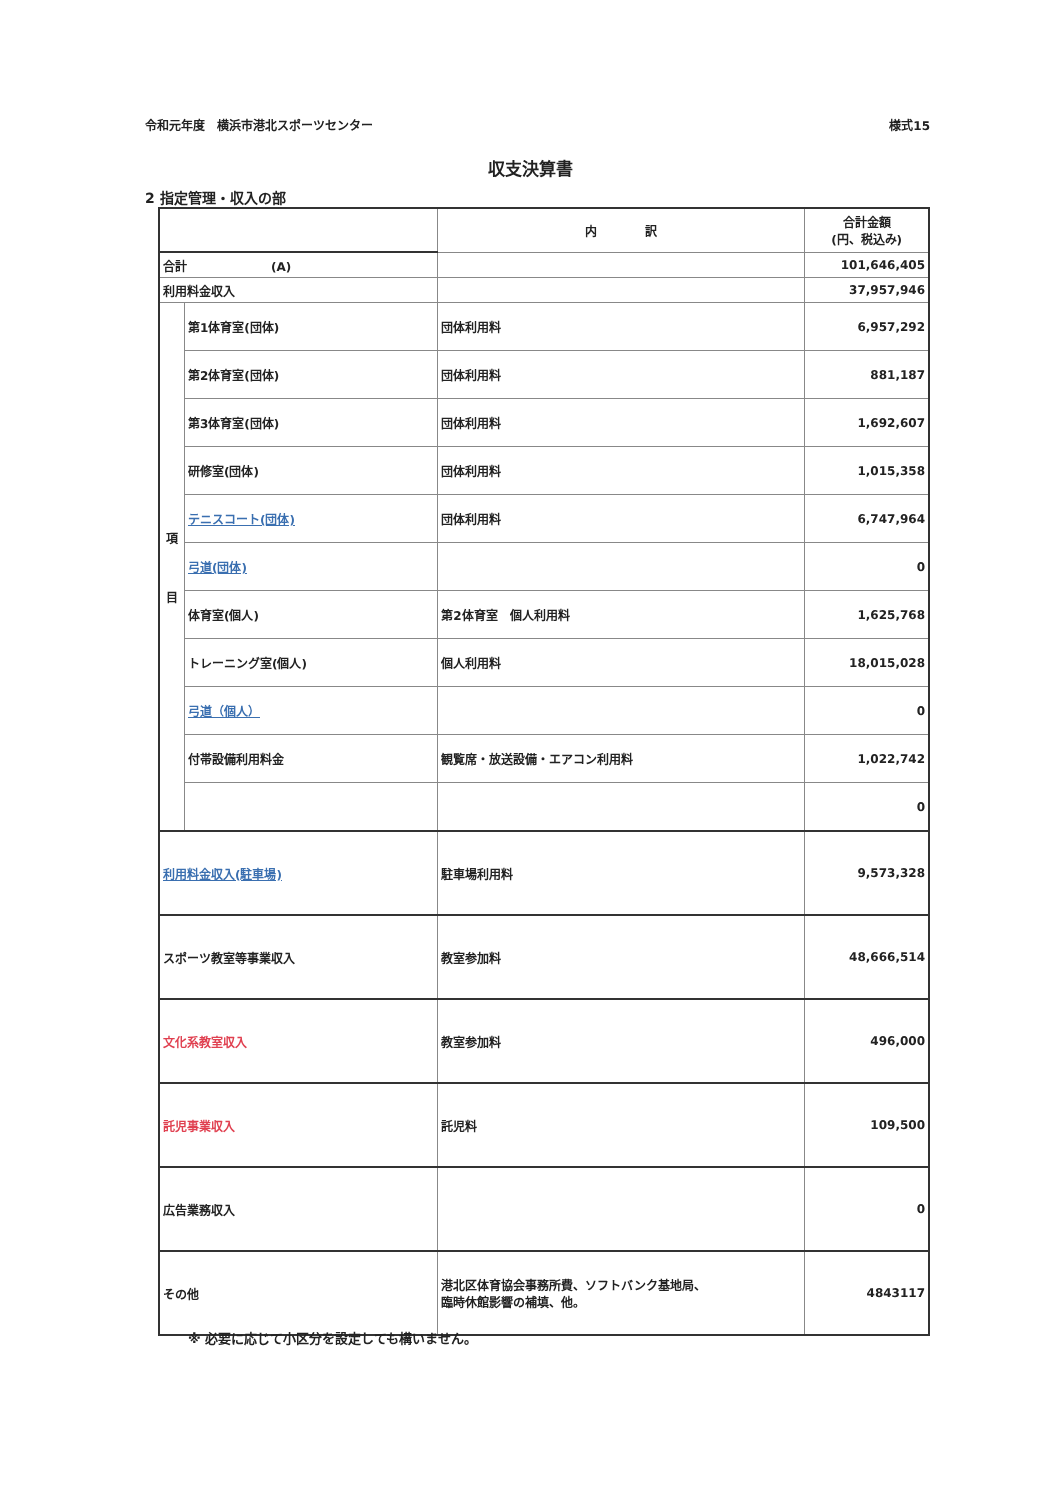令和元年度　横浜市港北スポーツセンター 様式15
収支決算書
2 指定管理・収入の部
| | | 内 訳 | 合計金額 (円、税込み) |
| --- | --- | --- | --- |
| 合計 (A) | | | 101,646,405 |
| 利用料金収入 | | | 37,957,946 |
| 項 目 | 第1体育室(団体) | 団体利用料 | 6,957,292 |
| | 第2体育室(団体) | 団体利用料 | 881,187 |
| | 第3体育室(団体) | 団体利用料 | 1,692,607 |
| | 研修室(団体) | 団体利用料 | 1,015,358 |
| | テニスコート(団体) | 団体利用料 | 6,747,964 |
| | 弓道(団体) | | 0 |
| | 体育室(個人) | 第2体育室 個人利用料 | 1,625,768 |
| | トレーニング室(個人) | 個人利用料 | 18,015,028 |
| | 弓道（個人） | | 0 |
| | 付帯設備利用料金 | 観覧席・放送設備・エアコン利用料 | 1,022,742 |
| | | | 0 |
| 利用料金収入(駐車場) | | 駐車場利用料 | 9,573,328 |
| スポーツ教室等事業収入 | | 教室参加料 | 48,666,514 |
| 文化系教室収入 | | 教室参加料 | 496,000 |
| 託児事業収入 | | 託児料 | 109,500 |
| 広告業務収入 | | | 0 |
| その他 | | 港北区体育協会事務所費、ソフトバンク基地局、 臨時休館影響の補填、他。 | 4843117 |
※ 必要に応じて小区分を設定しても構いません。